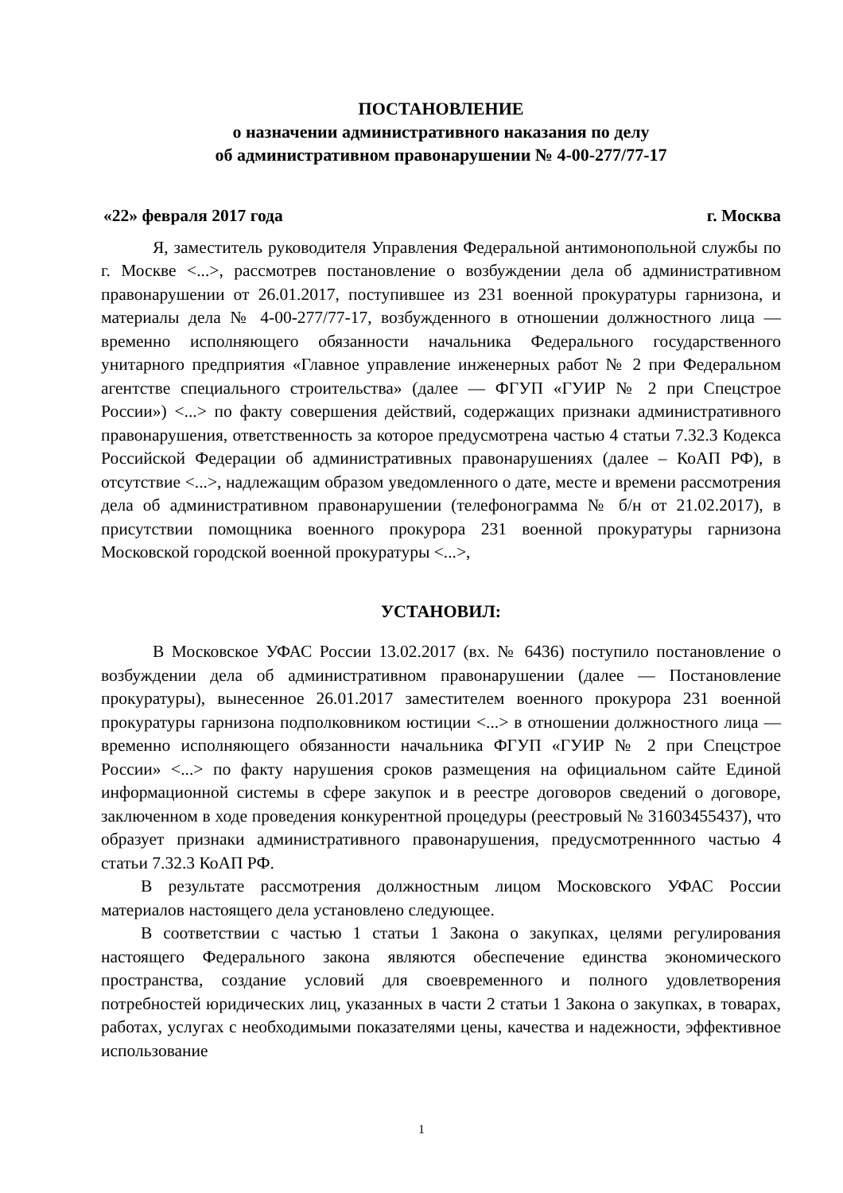ПОСТАНОВЛЕНИЕ
о назначении административного наказания по делу
об административном правонарушении № 4-00-277/77-17
«22» февраля 2017 года г. Москва
Я, заместитель руководителя Управления Федеральной антимонопольной службы по г. Москве <...>, рассмотрев постановление о возбуждении дела об административном правонарушении от 26.01.2017, поступившее из 231 военной прокуратуры гарнизона, и материалы дела № 4-00-277/77-17, возбужденного в отношении должностного лица — временно исполняющего обязанности начальника Федерального государственного унитарного предприятия «Главное управление инженерных работ № 2 при Федеральном агентстве специального строительства» (далее — ФГУП «ГУИР № 2 при Спецстрое России») <...> по факту совершения действий, содержащих признаки административного правонарушения, ответственность за которое предусмотрена частью 4 статьи 7.32.3 Кодекса Российской Федерации об административных правонарушениях (далее – КоАП РФ), в отсутствие <...>, надлежащим образом уведомленного о дате, месте и времени рассмотрения дела об административном правонарушении (телефонограмма № б/н от 21.02.2017), в присутствии помощника военного прокурора 231 военной прокуратуры гарнизона Московской городской военной прокуратуры <...>,
УСТАНОВИЛ:
В Московское УФАС России 13.02.2017 (вх. № 6436) поступило постановление о возбуждении дела об административном правонарушении (далее — Постановление прокуратуры), вынесенное 26.01.2017 заместителем военного прокурора 231 военной прокуратуры гарнизона подполковником юстиции <...> в отношении должностного лица — временно исполняющего обязанности начальника ФГУП «ГУИР № 2 при Спецстрое России» <...> по факту нарушения сроков размещения на официальном сайте Единой информационной системы в сфере закупок и в реестре договоров сведений о договоре, заключенном в ходе проведения конкурентной процедуры (реестровый № 31603455437), что образует признаки административного правонарушения, предусмотреннного частью 4 статьи 7.32.3 КоАП РФ.
В результате рассмотрения должностным лицом Московского УФАС России материалов настоящего дела установлено следующее.
В соответствии с частью 1 статьи 1 Закона о закупках, целями регулирования настоящего Федерального закона являются обеспечение единства экономического пространства, создание условий для своевременного и полного удовлетворения потребностей юридических лиц, указанных в части 2 статьи 1 Закона о закупках, в товарах, работах, услугах с необходимыми показателями цены, качества и надежности, эффективное использование
1